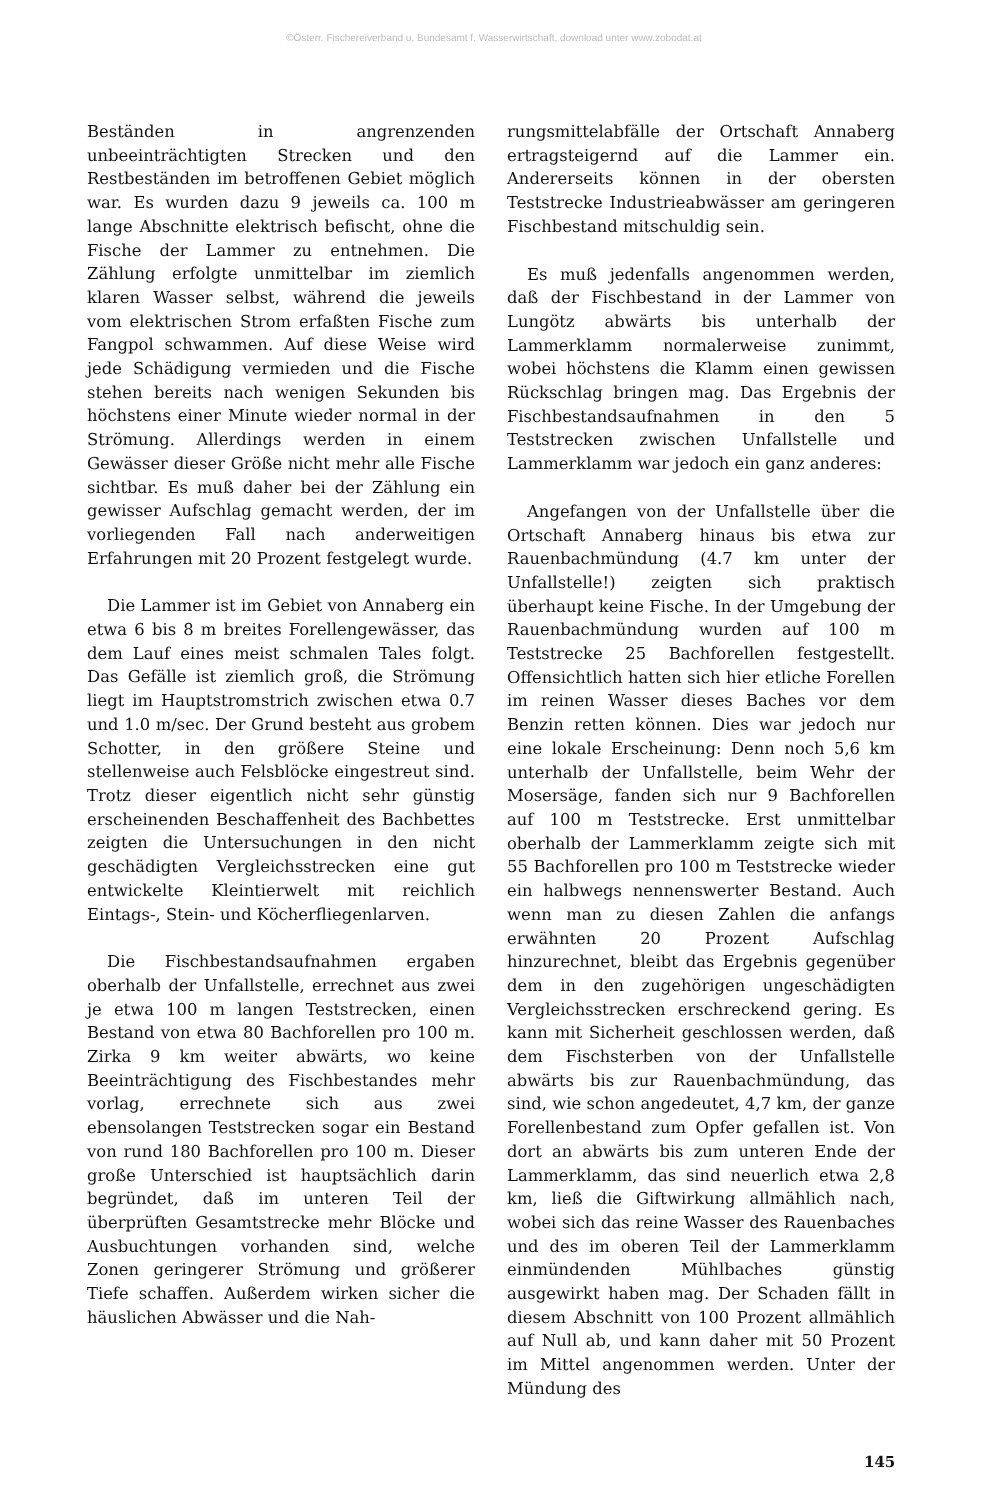©Österr. Fischereiverband u. Bundesamt f. Wasserwirtschaft, download unter www.zobodat.at
Beständen in angrenzenden unbeeinträchtigten Strecken und den Restbeständen im betroffenen Gebiet möglich war. Es wurden dazu 9 jeweils ca. 100 m lange Abschnitte elektrisch befischt, ohne die Fische der Lammer zu entnehmen. Die Zählung erfolgte unmittelbar im ziemlich klaren Wasser selbst, während die jeweils vom elektrischen Strom erfaßten Fische zum Fangpol schwammen. Auf diese Weise wird jede Schädigung vermieden und die Fische stehen bereits nach wenigen Sekunden bis höchstens einer Minute wieder normal in der Strömung. Allerdings werden in einem Gewässer dieser Größe nicht mehr alle Fische sichtbar. Es muß daher bei der Zählung ein gewisser Aufschlag gemacht werden, der im vorliegenden Fall nach anderweitigen Erfahrungen mit 20 Prozent festgelegt wurde.
Die Lammer ist im Gebiet von Annaberg ein etwa 6 bis 8 m breites Forellengewässer, das dem Lauf eines meist schmalen Tales folgt. Das Gefälle ist ziemlich groß, die Strömung liegt im Hauptstromstrich zwischen etwa 0.7 und 1.0 m/sec. Der Grund besteht aus grobem Schotter, in den größere Steine und stellenweise auch Felsblöcke eingestreut sind. Trotz dieser eigentlich nicht sehr günstig erscheinenden Beschaffenheit des Bachbettes zeigten die Untersuchungen in den nicht geschädigten Vergleichsstrecken eine gut entwickelte Kleintierwelt mit reichlich Eintags-, Stein- und Köcherfliegenlarven.
Die Fischbestandsaufnahmen ergaben oberhalb der Unfallstelle, errechnet aus zwei je etwa 100 m langen Teststrecken, einen Bestand von etwa 80 Bachforellen pro 100 m. Zirka 9 km weiter abwärts, wo keine Beeinträchtigung des Fischbestandes mehr vorlag, errechnete sich aus zwei ebensolangen Teststrecken sogar ein Bestand von rund 180 Bachforellen pro 100 m. Dieser große Unterschied ist hauptsächlich darin begründet, daß im unteren Teil der überprüften Gesamtstrecke mehr Blöcke und Ausbuchtungen vorhanden sind, welche Zonen geringerer Strömung und größerer Tiefe schaffen. Außerdem wirken sicher die häuslichen Abwässer und die Nah-
rungsmittelabfälle der Ortschaft Annaberg ertragsteigernd auf die Lammer ein. Andererseits können in der obersten Teststrecke Industrieabwässer am geringeren Fischbestand mitschuldig sein.
Es muß jedenfalls angenommen werden, daß der Fischbestand in der Lammer von Lungötz abwärts bis unterhalb der Lammerklamm normalerweise zunimmt, wobei höchstens die Klamm einen gewissen Rückschlag bringen mag. Das Ergebnis der Fischbestandsaufnahmen in den 5 Teststrecken zwischen Unfallstelle und Lammerklamm war jedoch ein ganz anderes:
Angefangen von der Unfallstelle über die Ortschaft Annaberg hinaus bis etwa zur Rauenbachmündung (4.7 km unter der Unfallstelle!) zeigten sich praktisch überhaupt keine Fische. In der Umgebung der Rauenbachmündung wurden auf 100 m Teststrecke 25 Bachforellen festgestellt. Offensichtlich hatten sich hier etliche Forellen im reinen Wasser dieses Baches vor dem Benzin retten können. Dies war jedoch nur eine lokale Erscheinung: Denn noch 5,6 km unterhalb der Unfallstelle, beim Wehr der Mosersäge, fanden sich nur 9 Bachforellen auf 100 m Teststrecke. Erst unmittelbar oberhalb der Lammerklamm zeigte sich mit 55 Bachforellen pro 100 m Teststrecke wieder ein halbwegs nennenswerter Bestand. Auch wenn man zu diesen Zahlen die anfangs erwähnten 20 Prozent Aufschlag hinzurechnet, bleibt das Ergebnis gegenüber dem in den zugehörigen ungeschädigten Vergleichsstrecken erschreckend gering. Es kann mit Sicherheit geschlossen werden, daß dem Fischsterben von der Unfallstelle abwärts bis zur Rauenbachmündung, das sind, wie schon angedeutet, 4,7 km, der ganze Forellenbestand zum Opfer gefallen ist. Von dort an abwärts bis zum unteren Ende der Lammerklamm, das sind neuerlich etwa 2,8 km, ließ die Giftwirkung allmählich nach, wobei sich das reine Wasser des Rauenbaches und des im oberen Teil der Lammerklamm einmündenden Mühlbaches günstig ausgewirkt haben mag. Der Schaden fällt in diesem Abschnitt von 100 Prozent allmählich auf Null ab, und kann daher mit 50 Prozent im Mittel angenommen werden. Unter der Mündung des
145